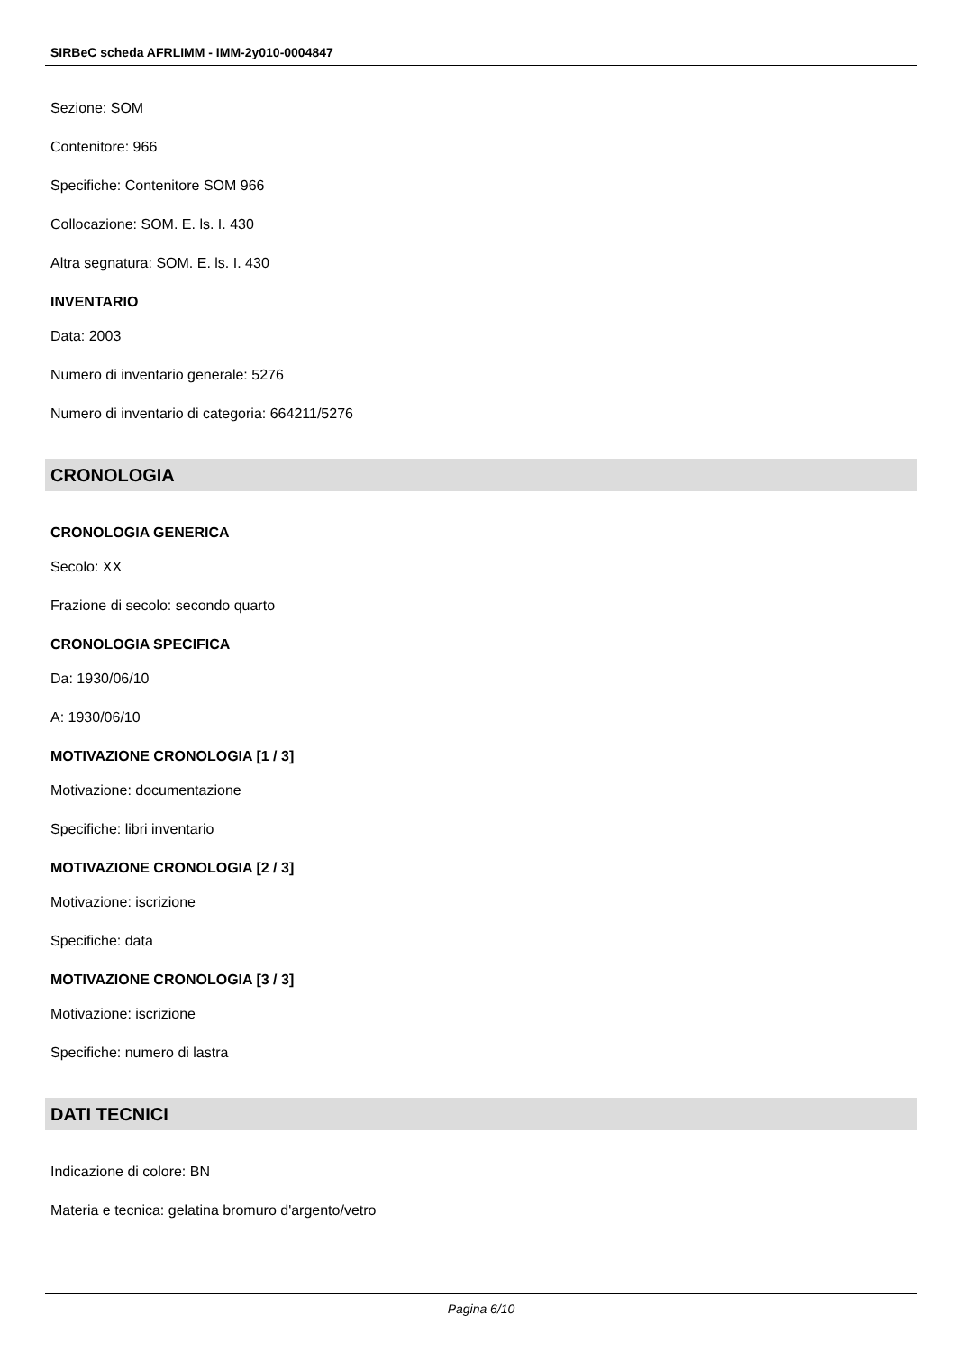SIRBeC scheda AFRLIMM - IMM-2y010-0004847
Sezione: SOM
Contenitore: 966
Specifiche: Contenitore SOM 966
Collocazione: SOM. E. ls. I. 430
Altra segnatura: SOM. E. ls. I. 430
INVENTARIO
Data: 2003
Numero di inventario generale: 5276
Numero di inventario di categoria: 664211/5276
CRONOLOGIA
CRONOLOGIA GENERICA
Secolo: XX
Frazione di secolo: secondo quarto
CRONOLOGIA SPECIFICA
Da: 1930/06/10
A: 1930/06/10
MOTIVAZIONE CRONOLOGIA [1 / 3]
Motivazione: documentazione
Specifiche: libri inventario
MOTIVAZIONE CRONOLOGIA [2 / 3]
Motivazione: iscrizione
Specifiche: data
MOTIVAZIONE CRONOLOGIA [3 / 3]
Motivazione: iscrizione
Specifiche: numero di lastra
DATI TECNICI
Indicazione di colore: BN
Materia e tecnica: gelatina bromuro d'argento/vetro
Pagina 6/10